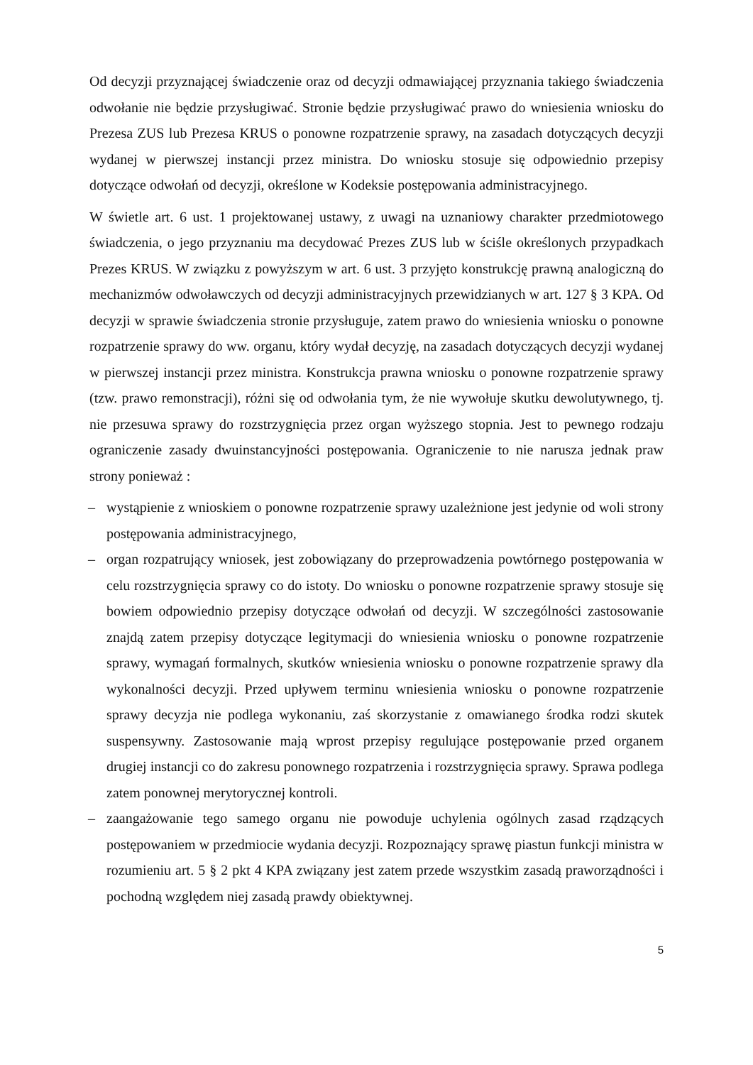Od decyzji przyznającej świadczenie oraz od decyzji odmawiającej przyznania takiego świadczenia odwołanie nie będzie przysługiwać. Stronie będzie przysługiwać prawo do wniesienia wniosku do Prezesa ZUS lub Prezesa KRUS o ponowne rozpatrzenie sprawy, na zasadach dotyczących decyzji wydanej w pierwszej instancji przez ministra. Do wniosku stosuje się odpowiednio przepisy dotyczące odwołań od decyzji, określone w Kodeksie postępowania administracyjnego.
W świetle art. 6 ust. 1 projektowanej ustawy, z uwagi na uznaniowy charakter przedmiotowego świadczenia, o jego przyznaniu ma decydować Prezes ZUS lub w ściśle określonych przypadkach Prezes KRUS. W związku z powyższym w art. 6 ust. 3 przyjęto konstrukcję prawną analogiczną do mechanizmów odwoławczych od decyzji administracyjnych przewidzianych w art. 127 § 3 KPA. Od decyzji w sprawie świadczenia stronie przysługuje, zatem prawo do wniesienia wniosku o ponowne rozpatrzenie sprawy do ww. organu, który wydał decyzję, na zasadach dotyczących decyzji wydanej w pierwszej instancji przez ministra. Konstrukcja prawna wniosku o ponowne rozpatrzenie sprawy (tzw. prawo remonstracji), różni się od odwołania tym, że nie wywołuje skutku dewolutywnego, tj. nie przesuwa sprawy do rozstrzygnięcia przez organ wyższego stopnia. Jest to pewnego rodzaju ograniczenie zasady dwuinstancyjności postępowania. Ograniczenie to nie narusza jednak praw strony ponieważ :
– wystąpienie z wnioskiem o ponowne rozpatrzenie sprawy uzależnione jest jedynie od woli strony postępowania administracyjnego,
– organ rozpatrujący wniosek, jest zobowiązany do przeprowadzenia powtórnego postępowania w celu rozstrzygnięcia sprawy co do istoty. Do wniosku o ponowne rozpatrzenie sprawy stosuje się bowiem odpowiednio przepisy dotyczące odwołań od decyzji. W szczególności zastosowanie znajdą zatem przepisy dotyczące legitymacji do wniesienia wniosku o ponowne rozpatrzenie sprawy, wymagań formalnych, skutków wniesienia wniosku o ponowne rozpatrzenie sprawy dla wykonalności decyzji. Przed upływem terminu wniesienia wniosku o ponowne rozpatrzenie sprawy decyzja nie podlega wykonaniu, zaś skorzystanie z omawianego środka rodzi skutek suspensywny. Zastosowanie mają wprost przepisy regulujące postępowanie przed organem drugiej instancji co do zakresu ponownego rozpatrzenia i rozstrzygnięcia sprawy. Sprawa podlega zatem ponownej merytorycznej kontroli.
– zaangażowanie tego samego organu nie powoduje uchylenia ogólnych zasad rządzących postępowaniem w przedmiocie wydania decyzji. Rozpoznający sprawę piastun funkcji ministra w rozumieniu art. 5 § 2 pkt 4 KPA związany jest zatem przede wszystkim zasadą praworządności i pochodną względem niej zasadą prawdy obiektywnej.
5